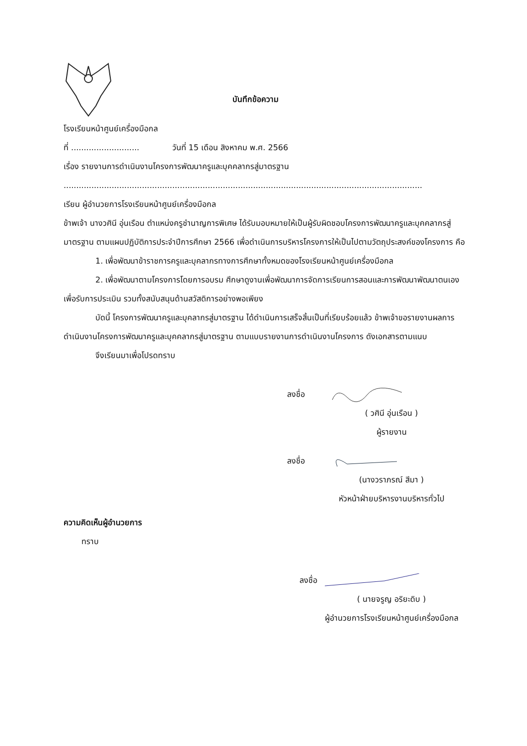บันทึกข้อความ
โรงเรียนหน้าศูนย์เครื่องมือกล
ที่ ........................... วันที่ 15 เดือน สิงหาคม พ.ศ. 2566
เรื่อง รายงานการดำเนินงานโครงการพัฒนาครูและบุคคลากรสู่มาตรฐาน
..............................................................................................................................................
เรียน ผู้อำนวยการโรงเรียนหน้าศูนย์เครื่องมือกล
ข้าพเจ้า นางวศินี อุ่นเรือน ตำแหน่งครูชำนาญการพิเศษ ได้รับมอบหมายให้เป็นผู้รับผิดชอบโครงการพัฒนาครูและบุคคลากรสู่มาตรฐาน ตามแผนปฏิบัติการประจำปีการศึกษา 2566 เพื่อดำเนินการบริหารโครงการให้เป็นไปตามวัตถุประสงค์ของโครงการ คือ
1. เพื่อพัฒนาข้าราชการครูและบุคลากรทางการศึกษาทั้งหมดของโรงเรียนหน้าศูนย์เครื่องมือกล
2. เพื่อพัฒนาตามโครงการโดยการอบรม ศึกษาดูงานเพื่อพัฒนาการจัดการเรียนการสอนและการพัฒนาพัฒนาตนเอง เพื่อรับการประเมิน รวมทั้งสนับสนุนด้านสวัสดิการอย่างพอเพียง
บัดนี้ โครงการพัฒนาครูและบุคลากรสู่มาตรฐาน ได้ดำเนินการเสร็จสิ้นเป็นที่เรียบร้อยแล้ว ข้าพเจ้าขอรายงานผลการดำเนินงานโครงการพัฒนาครูและบุคคลากรสู่มาตรฐาน ตามแบบรายงานการดำเนินงานโครงการ ดังเอกสารตามแนบ
จึงเรียนมาเพื่อโปรดทราบ
ลงชื่อ
( วศินี อุ่นเรือน )
ผู้รายงาน
ลงชื่อ
(นางวราภรณ์ สีมา )
หัวหน้าฝ่ายบริหารงานบริหารทั่วไป
ความคิดเห็นผู้อำนวยการ
ทราบ
ลงชื่อ
( นายจรูญ อริยะดิบ )
ผู้อำนวยการโรงเรียนหน้าศูนย์เครื่องมือกล